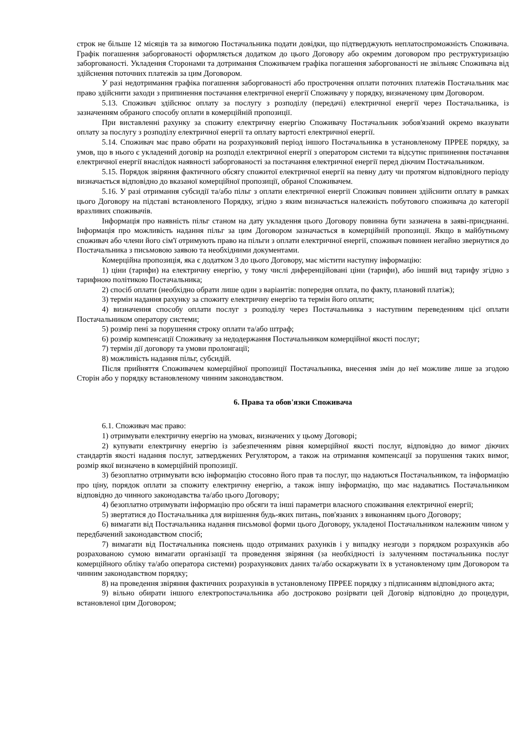строк не більше 12 місяців та за вимогою Постачальника подати довідки, що підтверджують неплатоспроможність Споживача. Графік погашення заборгованості оформляється додатком до цього Договору або окремим договором про реструктуризацію заборгованості. Укладення Сторонами та дотримання Споживачем графіка погашення заборгованості не звільняє Споживача від здійснення поточних платежів за цим Договором.
У разі недотримання графіка погашення заборгованості або прострочення оплати поточних платежів Постачальник має право здійснити заходи з припинення постачання електричної енергії Споживачу у порядку, визначеному цим Договором.
5.13. Споживач здійснює оплату за послугу з розподілу (передачі) електричної енергії через Постачальника, із зазначенням обраного способу оплати в комерційній пропозиції.
При виставленні рахунку за спожиту електричну енергію Споживачу Постачальник зобов'язаний окремо вказувати оплату за послугу з розподілу електричної енергії та оплату вартості електричної енергії.
5.14. Споживач має право обрати на розрахунковий період іншого Постачальника в установленому ПРРЕЕ порядку, за умов, що в нього є укладений договір на розподіл електричної енергії з оператором системи та відсутнє припинення постачання електричної енергії внаслідок наявності заборгованості за постачання електричної енергії перед діючим Постачальником.
5.15. Порядок звіряння фактичного обсягу спожитої електричної енергії на певну дату чи протягом відповідного періоду визначається відповідно до вказаної комерційної пропозиції, обраної Споживачем.
5.16. У разі отримання субсидії та/або пільг з оплати електричної енергії Споживач повинен здійснити оплату в рамках цього Договору на підставі встановленого Порядку, згідно з яким визначається належність побутового споживача до категорії вразливих споживачів.
Інформація про наявність пільг станом на дату укладення цього Договору повинна бути зазначена в заяві-приєднанні. Інформація про можливість надання пільг за цим Договором зазначається в комерційній пропозиції. Якщо в майбутньому споживач або члени його сім'ї отримують право на пільги з оплати електричної енергії, споживач повинен негайно звернутися до Постачальника з письмовою заявою та необхідними документами.
Комерційна пропозиція, яка є додатком 3 до цього Договору, має містити наступну інформацію:
1) ціни (тарифи) на електричну енергію, у тому числі диференційовані ціни (тарифи), або інший вид тарифу згідно з тарифною політикою Постачальника;
2) спосіб оплати (необхідно обрати лише один з варіантів: попередня оплата, по факту, плановий платіж);
3) термін надання рахунку за спожиту електричну енергію та термін його оплати;
4) визначення способу оплати послуг з розподілу через Постачальника з наступним переведенням цієї оплати Постачальником оператору системи;
5) розмір пені за порушення строку оплати та/або штраф;
6) розмір компенсації Споживачу за недодержання Постачальником комерційної якості послуг;
7) термін дії договору та умови пролонгації;
8) можливість надання пільг, субсидій.
Після прийняття Споживачем комерційної пропозиції Постачальника, внесення змін до неї можливе лише за згодою Сторін або у порядку встановленому чинним законодавством.
6. Права та обов'язки Споживача
6.1. Споживач має право:
1) отримувати електричну енергію на умовах, визначених у цьому Договорі;
2) купувати електричну енергію із забезпеченням рівня комерційної якості послуг, відповідно до вимог діючих стандартів якості надання послуг, затверджених Регулятором, а також на отримання компенсації за порушення таких вимог, розмір якої визначено в комерційній пропозиції.
3) безоплатно отримувати всю інформацію стосовно його прав та послуг, що надаються Постачальником, та інформацію про ціну, порядок оплати за спожиту електричну енергію, а також іншу інформацію, що має надаватись Постачальником відповідно до чинного законодавства та/або цього Договору;
4) безоплатно отримувати інформацію про обсяги та інші параметри власного споживання електричної енергії;
5) звертатися до Постачальника для вирішення будь-яких питань, пов'язаних з виконанням цього Договору;
6) вимагати від Постачальника надання письмової форми цього Договору, укладеної Постачальником належним чином у передбачений законодавством спосіб;
7) вимагати від Постачальника пояснень щодо отриманих рахунків і у випадку незгоди з порядком розрахунків або розрахованою сумою вимагати організації та проведення звіряння (за необхідності із залученням постачальника послуг комерційного обліку та/або оператора системи) розрахункових даних та/або оскаржувати їх в установленому цим Договором та чинним законодавством порядку;
8) на проведення звіряння фактичних розрахунків в установленому ПРРЕЕ порядку з підписанням відповідного акта;
9) вільно обирати іншого електропостачальника або достроково розірвати цей Договір відповідно до процедури, встановленої цим Договором;